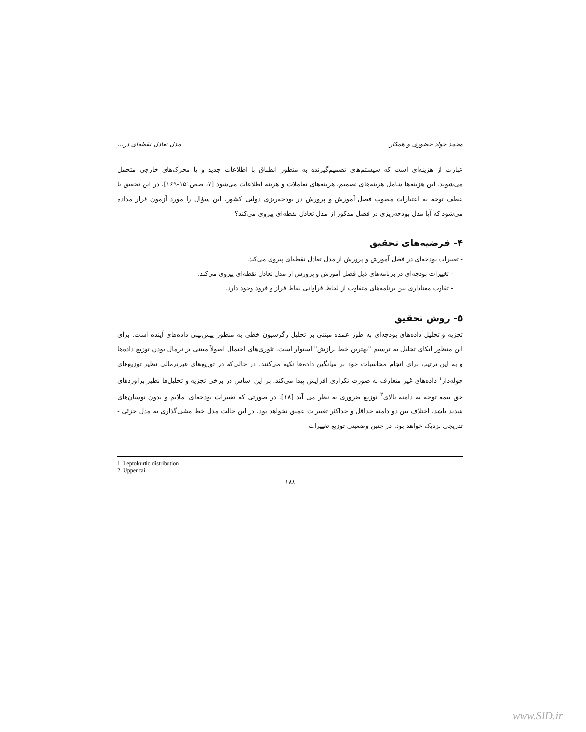محمد جواد حضوری و همکار مدل تعادل نقطه‌ای در...
عبارت از هزینه‌ای است که سیستم‌های تصمیم‌گیرنده به منظور انطباق با اطلاعات جدید و یا محرک‌های خارجی متحمل می‌شوند. این هزینه‌ها شامل هزینه‌های تصمیم، هزینه‌های تعاملات و هزینه اطلاعات می‌شود [۷، صص۱۵۱-۱۶۹]. در این تحقیق با عطف توجه به اعتبارات مصوب فصل آموزش و پرورش در بودجه‌ریزی دولتی کشور، این سؤال را مورد آزمون قرار مداده می‌شود که آیا مدل بودجه‌ریزی در فصل مذکور از مدل تعادل نقطه‌ای پیروی می‌کند؟
۴- فرضیه‌های تحقیق
- تغییرات بودجه‌ای در فصل آموزش و پرورش از مدل تعادل نقطه‌ای پیروی می‌کند.
- تغییرات بودجه‌ای در برنامه‌های ذیل فصل آموزش و پرورش از مدل تعادل نقطه‌ای پیروی می‌کند.
- تفاوت معناداری بین برنامه‌های متفاوت از لحاظ فراوانی نقاط فراز و فرود وجود دارد.
۵- روش تحقیق
تجزیه و تحلیل داده‌های بودجه‌ای به طور عمده مبتنی بر تحلیل رگرسیون خطی به منظور پیش‌بینی داده‌های آینده است. برای این منظور اتکای تحلیل به ترسیم "بهترین خط برازش" استوار است. تئوری‌های احتمال اصولاً مبتنی بر نرمال بودن توزیع داده‌ها و به این ترتیب برای انجام محاسبات خود بر میانگین داده‌ها تکیه می‌کنند. در حالی‌که در توزیع‌های غیرنرمالی نظیر توزیع‌های چوله‌دار<sup>۱</sup> داده‌های غیر متعارف به صورت تکراری افزایش پیدا می‌کند. بر این اساس در برخی تجزیه و تحلیل‌ها نظیر براوردهای حق بیمه توجه به دامنه بالای<sup>۲</sup> توزیع ضروری به نظر می آید [۱۸]. در صورتی که تغییرات بودجه‌ای، ملایم و بدون نوسان‌های شدید باشد، اختلاف بین دو دامنه حداقل و حداکثر تغییرات عمیق نخواهد بود. در این حالت مدل خط مشی‌گذاری به مدل جزئی - تدریجی نزدیک خواهد بود. در چنین وضعیتی توزیع تغییرات
1. Leptokurtic distribution
2. Upper tail
۱۸۸
www.SID.ir